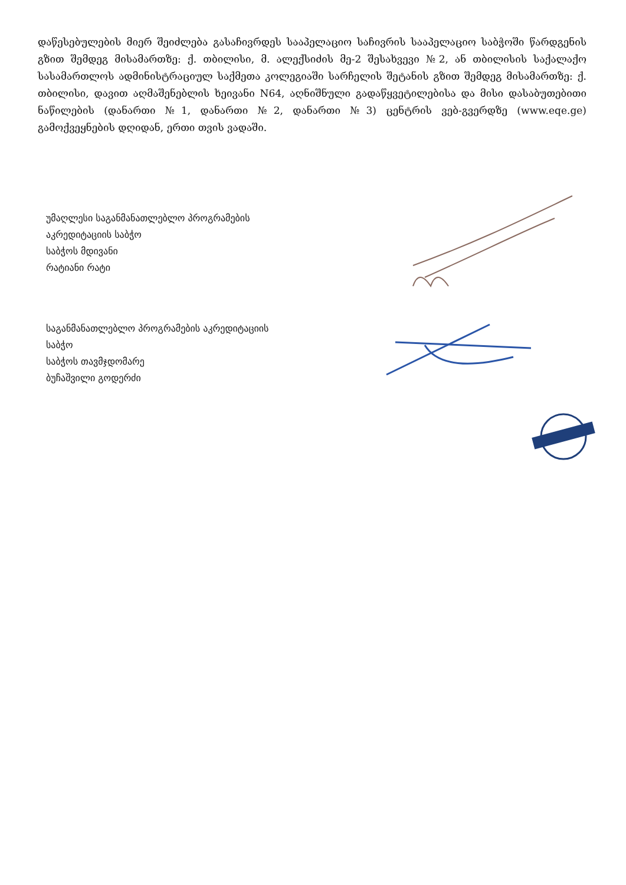დაწესებულების მიერ შეიძლება გასაჩივრდეს სააპელაციო საჩივრის სააპელაციო საბჭოში წარდგენის გზით შემდეგ მისამართზე: ქ. თბილისი, მ. ალექსიძის მე-2 შესახვევი №2, ან თბილისის საქალაქო სასამართლოს ადმინისტრაციულ საქმეთა კოლეგიაში სარჩელის შეტანის გზით შემდეგ მისამართზე: ქ. თბილისი, დავით აღმაშენებლის ხეივანი N64, აღნიშნული გადაწყვეტილებისა და მისი დასაბუთებითი ნაწილების (დანართი №1, დანართი №2, დანართი №3) ცენტრის ვებ-გვერდზე (www.eqe.ge) გამოქვეყნების დღიდან, ერთი თვის ვადაში.
უმაღლესი საგანმანათლებლო პროგრამების
აკრედიტაციის საბჭო
საბჭოს მდივანი
რატიანი რატი
საგანმანათლებლო პროგრამების აკრედიტაციის
საბჭო
საბჭოს თავმჯდომარე
ბუჩაშვილი გოდერძი